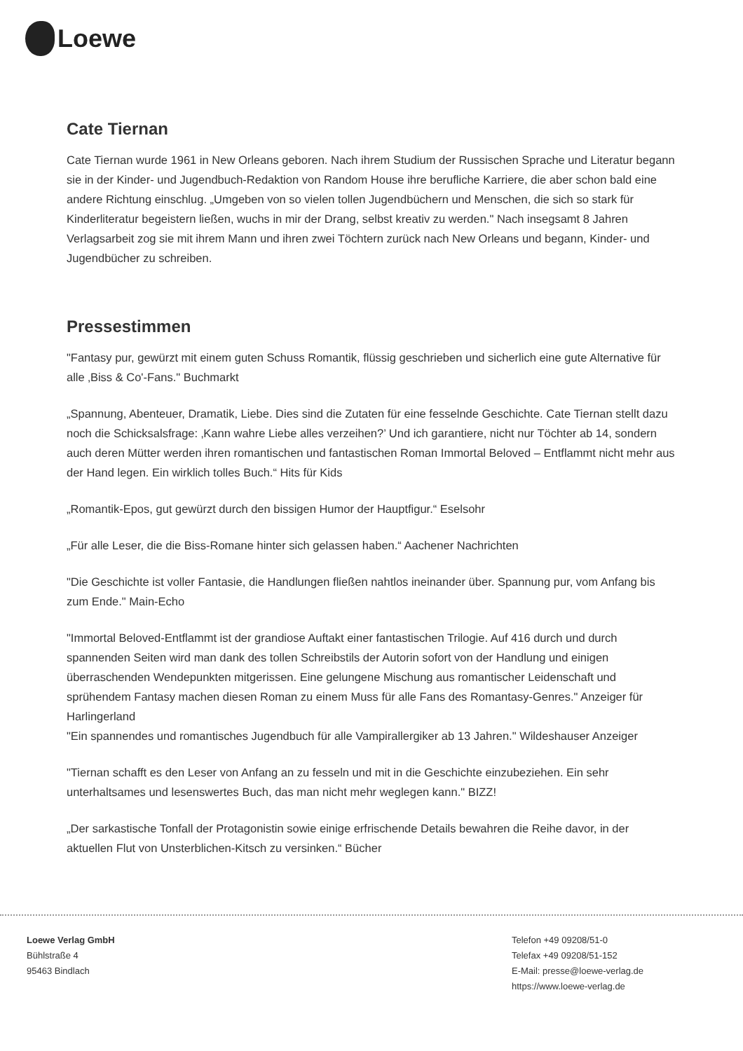Loewe
Cate Tiernan
Cate Tiernan wurde 1961 in New Orleans geboren. Nach ihrem Studium der Russischen Sprache und Literatur begann sie in der Kinder- und Jugendbuch-Redaktion von Random House ihre berufliche Karriere, die aber schon bald eine andere Richtung einschlug. „Umgeben von so vielen tollen Jugendbüchern und Menschen, die sich so stark für Kinderliteratur begeistern ließen, wuchs in mir der Drang, selbst kreativ zu werden." Nach insegsamt 8 Jahren Verlagsarbeit zog sie mit ihrem Mann und ihren zwei Töchtern zurück nach New Orleans und begann, Kinder- und Jugendbücher zu schreiben.
Pressestimmen
"Fantasy pur, gewürzt mit einem guten Schuss Romantik, flüssig geschrieben und sicherlich eine gute Alternative für alle ‚Biss & Co'-Fans." Buchmarkt
„Spannung, Abenteuer, Dramatik, Liebe. Dies sind die Zutaten für eine fesselnde Geschichte. Cate Tiernan stellt dazu noch die Schicksalsfrage: ‚Kann wahre Liebe alles verzeihen?’ Und ich garantiere, nicht nur Töchter ab 14, sondern auch deren Mütter werden ihren romantischen und fantastischen Roman Immortal Beloved – Entflammt nicht mehr aus der Hand legen. Ein wirklich tolles Buch.“ Hits für Kids
„Romantik-Epos, gut gewürzt durch den bissigen Humor der Hauptfigur.“ Eselsohr
„Für alle Leser, die die Biss-Romane hinter sich gelassen haben.“ Aachener Nachrichten
"Die Geschichte ist voller Fantasie, die Handlungen fließen nahtlos ineinander über. Spannung pur, vom Anfang bis zum Ende." Main-Echo
"Immortal Beloved-Entflammt ist der grandiose Auftakt einer fantastischen Trilogie. Auf 416 durch und durch spannenden Seiten wird man dank des tollen Schreibstils der Autorin sofort von der Handlung und einigen überraschenden Wendepunkten mitgerissen. Eine gelungene Mischung aus romantischer Leidenschaft und sprühendem Fantasy machen diesen Roman zu einem Muss für alle Fans des Romantasy-Genres." Anzeiger für Harlingerland
"Ein spannendes und romantisches Jugendbuch für alle Vampirallergiker ab 13 Jahren." Wildeshauser Anzeiger
"Tiernan schafft es den Leser von Anfang an zu fesseln und mit in die Geschichte einzubeziehen. Ein sehr unterhaltsames und lesenswertes Buch, das man nicht mehr weglegen kann." BIZZ!
„Der sarkastische Tonfall der Protagonistin sowie einige erfrischende Details bewahren die Reihe davor, in der aktuellen Flut von Unsterblichen-Kitsch zu versinken.“ Bücher
Loewe Verlag GmbH
Bühlstraße 4
95463 Bindlach
Telefon +49 09208/51-0
Telefax +49 09208/51-152
E-Mail: presse@loewe-verlag.de
https://www.loewe-verlag.de